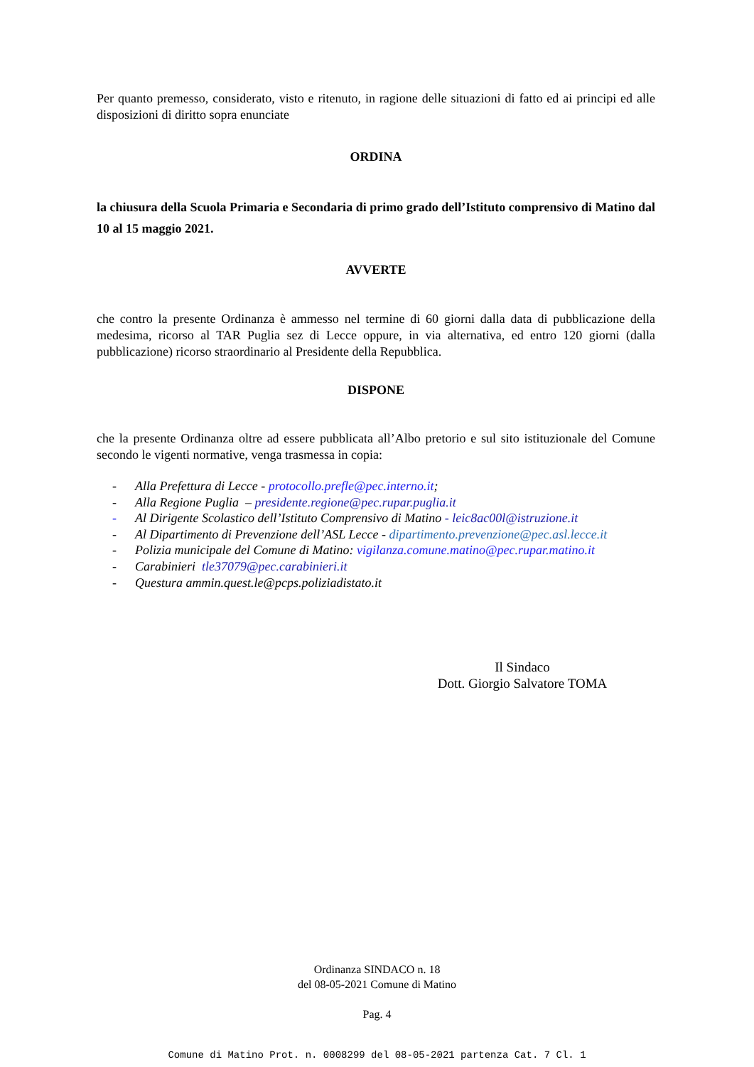Per quanto premesso, considerato, visto e ritenuto, in ragione delle situazioni di fatto ed ai principi ed alle disposizioni di diritto sopra enunciate
ORDINA
la chiusura della Scuola Primaria e Secondaria di primo grado dell’Istituto comprensivo di Matino dal 10 al 15 maggio 2021.
AVVERTE
che contro la presente Ordinanza è ammesso nel termine di 60 giorni dalla data di pubblicazione della medesima, ricorso al TAR Puglia sez di Lecce oppure, in via alternativa, ed entro 120 giorni (dalla pubblicazione) ricorso straordinario al Presidente della Repubblica.
DISPONE
che la presente Ordinanza oltre ad essere pubblicata all’Albo pretorio e sul sito istituzionale del Comune secondo le vigenti normative, venga trasmessa in copia:
- Alla Prefettura di Lecce - protocollo.prefle@pec.interno.it;
- Alla Regione Puglia – presidente.regione@pec.rupar.puglia.it
- Al Dirigente Scolastico dell’Istituto Comprensivo di Matino - leic8ac00l@istruzione.it
- Al Dipartimento di Prevenzione dell’ASL Lecce - dipartimento.prevenzione@pec.asl.lecce.it
- Polizia municipale del Comune di Matino: vigilanza.comune.matino@pec.rupar.matino.it
- Carabinieri tle37079@pec.carabinieri.it
- Questura ammin.quest.le@pcps.poliziadistato.it
Il Sindaco
Dott. Giorgio Salvatore TOMA
Ordinanza SINDACO n. 18
del 08-05-2021 Comune di Matino
Pag. 4
Comune di Matino Prot. n. 0008299 del 08-05-2021 partenza Cat. 7 Cl. 1